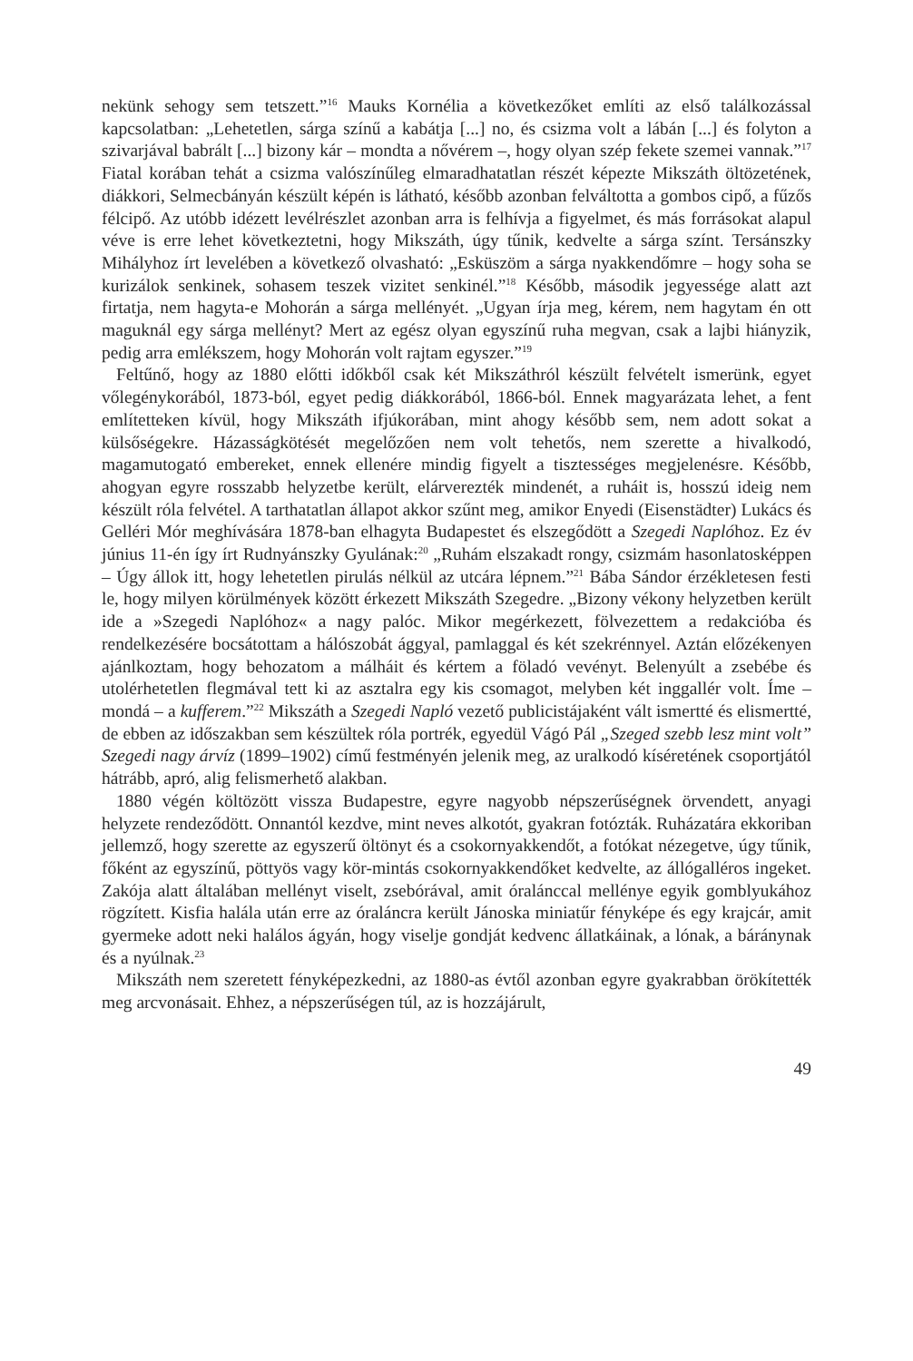nekünk sehogy sem tetszett.”<sup>16</sup> Mauks Kornélia a következőket említi az első találkozással kapcsolatban: „Lehetetlen, sárga színű a kabátja [...] no, és csizma volt a lábán [...] és folyton a szivarjával babrált [...] bizony kár – mondta a nővérem –, hogy olyan szép fekete szemei vannak.”<sup>17</sup> Fiatal korában tehát a csizma valószínűleg elmaradhatatlan részét képezte Mikszáth öltözetének, diákkori, Selmecbányán készült képén is látható, később azonban felváltotta a gombos cipő, a fűzős félcipő. Az utóbb idézett levélrészlet azonban arra is felhívja a figyelmet, és más forrásokat alapul véve is erre lehet következtetni, hogy Mikszáth, úgy tűnik, kedvelte a sárga színt. Tersánszky Mihályhoz írt levelében a következő olvasható: „Esküszöm a sárga nyakkendőmre – hogy soha se kurizálok senkinek, sohasem teszek vizitet senkinél.”<sup>18</sup> Később, második jegyessége alatt azt firtatja, nem hagyta-e Mohorán a sárga mellényét. „Ugyan írja meg, kérem, nem hagytam én ott maguknál egy sárga mellényt? Mert az egész olyan egyszínű ruha megvan, csak a lajbi hiányzik, pedig arra emlékszem, hogy Mohorán volt rajtam egyszer.”<sup>19</sup>
Feltűnő, hogy az 1880 előtti időkből csak két Mikszáthról készült felvételt ismerünk, egyet vőlegénykorából, 1873-ból, egyet pedig diákkorából, 1866-ból. Ennek magyarázata lehet, a fent említetteken kívül, hogy Mikszáth ifjúkorában, mint ahogy később sem, nem adott sokat a külsőségekre. Házasságkötését megelőzően nem volt tehetős, nem szerette a hivalkodó, magamutogató embereket, ennek ellenére mindig figyelt a tisztességes megjelenésre. Később, ahogyan egyre rosszabb helyzetbe került, elárverezték mindenét, a ruháit is, hosszú ideig nem készült róla felvétel. A tarthatatlan állapot akkor szűnt meg, amikor Enyedi (Eisenstädter) Lukács és Gelléri Mór meghívására 1878-ban elhagyta Budapestet és elszegődött a Szegedi Naplóhoz. Ez év június 11-én így írt Rudnyánszky Gyulának:<sup>20</sup> „Ruhám elszakadt rongy, csizmám hasonlatosképpen – Úgy állok itt, hogy lehetetlen pirulás nélkül az utcára lépnem.”<sup>21</sup> Bába Sándor érzékletesen festi le, hogy milyen körülmények között érkezett Mikszáth Szegedre. „Bizony vékony helyzetben került ide a »Szegedi Naplóhoz« a nagy palóc. Mikor megérkezett, fölvezettem a redakcióba és rendelkezésére bocsátottam a hálószobát ággyal, pamlaggal és két szekrénnyel. Aztán előzékenyen ajánlkoztam, hogy behozatom a málháit és kértem a föladó vevényt. Belenyúlt a zsebébe és utolérhetetlen flegmával tett ki az asztalra egy kis csomagot, melyben két inggallér volt. Íme – mondá – a kufferem.”<sup>22</sup> Mikszáth a Szegedi Napló vezető publicistájaként vált ismertté és elismertté, de ebben az időszakban sem készültek róla portrék, egyedül Vágó Pál „Szeged szebb lesz mint volt” Szegedi nagy árvíz (1899–1902) című festményén jelenik meg, az uralkodó kíséretének csoportjától hátrább, apró, alig felismerhető alakban.
1880 végén költözött vissza Budapestre, egyre nagyobb népszerűségnek örvendett, anyagi helyzete rendeződött. Onnantól kezdve, mint neves alkotót, gyakran fotózták. Ruházatára ekkoriban jellemző, hogy szerette az egyszerű öltönyt és a csokornyakkendőt, a fotókat nézegetve, úgy tűnik, főként az egyszínű, pöttyös vagy kör-mintás csokornyakkendőket kedvelte, az állógalléros ingeket. Zakója alatt általában mellényt viselt, zsebórával, amit óralánccal mellénye egyik gomblyukához rögzített. Kisfia halála után erre az óraláncra került Jánoska miniatűr fényképe és egy krajcár, amit gyermeke adott neki halálos ágyán, hogy viselje gondját kedvenc állatkáinak, a lónak, a báránynak és a nyúlnak.<sup>23</sup>
Mikszáth nem szeretett fényképezkedni, az 1880-as évtől azonban egyre gyakrabban örökítették meg arcvonásait. Ehhez, a népszerűségen túl, az is hozzájárult,
49